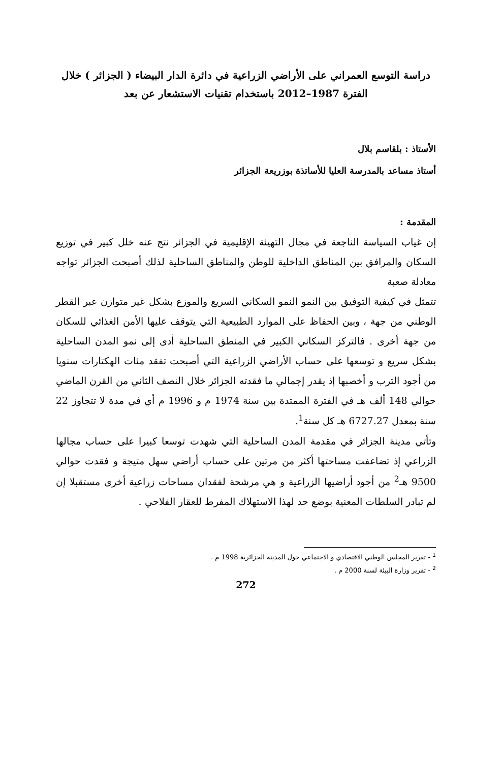دراسة التوسع العمراني على الأراضي الزراعية في دائرة الدار البيضاء ( الجزائر ) خلال
الفترة 1987–2012 باستخدام تقنيات الاستشعار عن بعد
الأستاذ : بلقاسم بلال
أستاذ مساعد بالمدرسة العليا للأساتذة بوزريعة الجزائر
المقدمة :
إن غياب السياسة الناجعة في مجال التهيئة الإقليمية في الجزائر نتج عنه خلل كبير في توزيع السكان والمرافق بين المناطق الداخلية للوطن والمناطق الساحلية لذلك أصبحت الجزائر تواجه معادلة صعبة
تتمثل في كيفية التوفيق بين النمو النمو السكاني السريع والموزع بشكل غير متوازن عبر القطر الوطني من جهة ، وبين الحفاظ على الموارد الطبيعية التي يتوقف عليها الأمن الغذائي للسكان من جهة أخرى . فالتركز السكاني الكبير في المنطق الساحلية أدى إلى نمو المدن الساحلية بشكل سريع و توسعها على حساب الأراضي الزراعية التي أصبحت تفقد مئات الهكتارات سنويا من أجود الترب و أخصبها إذ يقدر إجمالي ما فقدته الجزائر خلال النصف الثاني من القرن الماضي حوالي 148 ألف هـ في الفترة الممتدة بين سنة 1974 م و 1996 م أي في مدة لا تتجاوز 22 سنة بمعدل 6727.27 هـ كل سنة<sup>1</sup>.
وتأتي مدينة الجزائر في مقدمة المدن الساحلية التي شهدت توسعا كبيرا على حساب مجالها الزراعي إذ تضاعفت مساحتها أكثر من مرتين على حساب أراضي سهل متيجة و فقدت حوالي 9500 هـ<sup>2</sup> من أجود أراضيها الزراعية و هي مرشحة لفقدان مساحات زراعية أخرى مستقبلا إن لم تبادر السلطات المعنية بوضع حد لهذا الاستهلاك المفرط للعقار الفلاحي .
<sup>1</sup> - تقرير المجلس الوطني الاقتصادي و الاجتماعي حول المدينة الجزائرية 1998 م .
<sup>2</sup> - تقرير وزارة البيئة لسنة 2000 م .
272